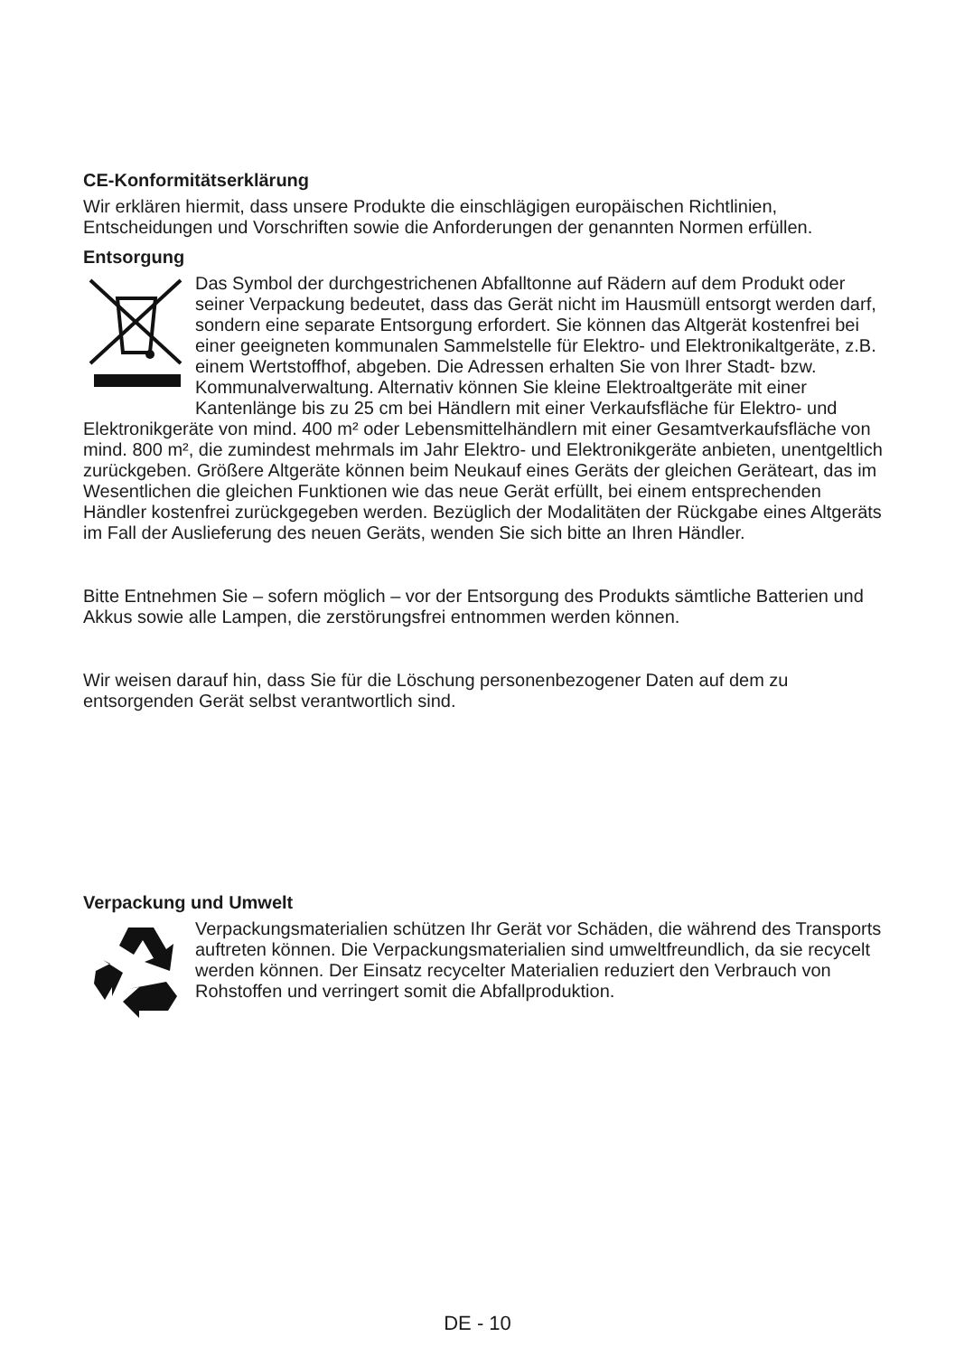CE-Konformitätserklärung
Wir erklären hiermit, dass unsere Produkte die einschlägigen europäischen Richtlinien, Entscheidungen und Vorschriften sowie die Anforderungen der genannten Normen erfüllen.
Entsorgung
Das Symbol der durchgestrichenen Abfalltonne auf Rädern auf dem Produkt oder seiner Verpackung bedeutet, dass das Gerät nicht im Hausmüll entsorgt werden darf, sondern eine separate Entsorgung erfordert. Sie können das Altgerät kostenfrei bei einer geeigneten kommunalen Sammelstelle für Elektro- und Elektronikaltgeräte, z.B. einem Wertstoffhof, abgeben. Die Adressen erhalten Sie von Ihrer Stadt- bzw. Kommunalverwaltung. Alternativ können Sie kleine Elektroaltgeräte mit einer Kantenlänge bis zu 25 cm bei Händlern mit einer Verkaufsfläche für Elektro- und Elektronikgeräte von mind. 400 m² oder Lebensmittelhändlern mit einer Gesamtverkaufsfläche von mind. 800 m², die zumindest mehrmals im Jahr Elektro- und Elektronikgeräte anbieten, unentgeltlich zurückgeben. Größere Altgeräte können beim Neukauf eines Geräts der gleichen Geräteart, das im Wesentlichen die gleichen Funktionen wie das neue Gerät erfüllt, bei einem entsprechenden Händler kostenfrei zurückgegeben werden. Bezüglich der Modalitäten der Rückgabe eines Altgeräts im Fall der Auslieferung des neuen Geräts, wenden Sie sich bitte an Ihren Händler.
Bitte Entnehmen Sie – sofern möglich – vor der Entsorgung des Produkts sämtliche Batterien und Akkus sowie alle Lampen, die zerstörungsfrei entnommen werden können.
Wir weisen darauf hin, dass Sie für die Löschung personenbezogener Daten auf dem zu entsorgenden Gerät selbst verantwortlich sind.
Verpackung und Umwelt
Verpackungsmaterialien schützen Ihr Gerät vor Schäden, die während des Transports auftreten können. Die Verpackungsmaterialien sind umweltfreundlich, da sie recycelt werden können. Der Einsatz recycelter Materialien reduziert den Verbrauch von Rohstoffen und verringert somit die Abfallproduktion.
DE - 10